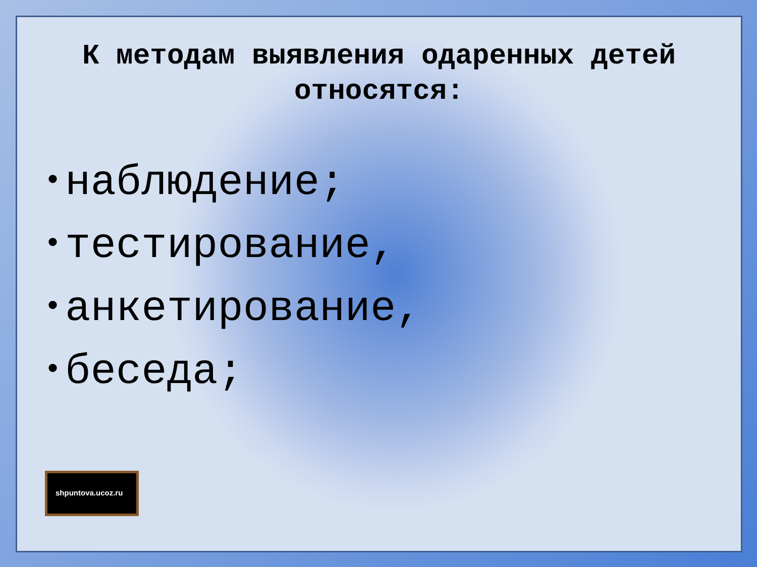К методам выявления одаренных детей относятся:
• наблюдение;
• тестирование,
• анкетирование,
• беседа;
shpuntova.ucoz.ru